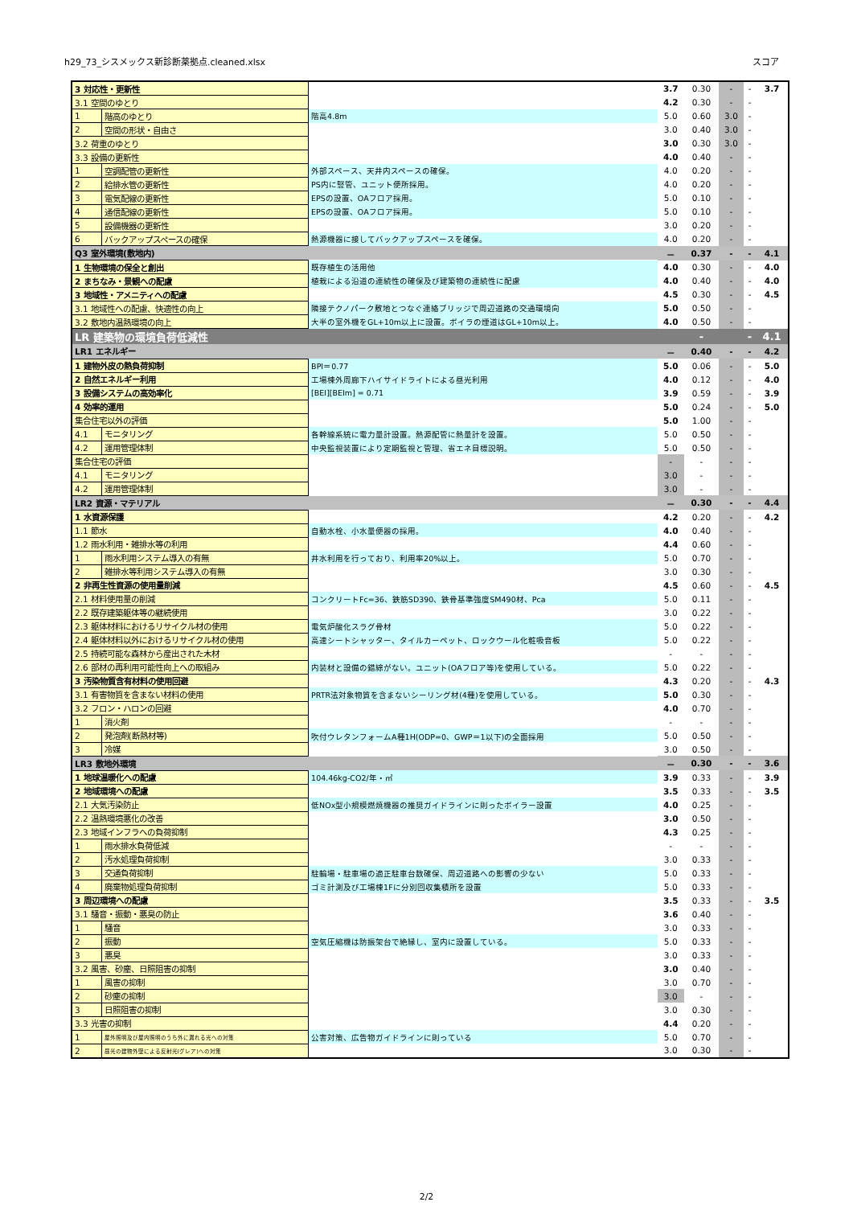h29_73_シスメックス新診断薬拠点.cleaned.xlsx スコア
| 3 対応性・更新性 | | | 3.7 | 0.30 | - | - | 3.7 |
| 3.1 空間のゆとり | | | 4.2 | 0.30 | - | - | |
| 1 | 階高のゆとり | 階高4.8m | 5.0 | 0.60 | 3.0 | - | |
| 2 | 空間の形状・自由さ | | 3.0 | 0.40 | 3.0 | - | |
| 3.2 荷重のゆとり | | | 3.0 | 0.30 | 3.0 | - | |
| 3.3 設備の更新性 | | | 4.0 | 0.40 | - | - | |
| 1 | 空調配管の更新性 | 外部スペース、天井内スペースの確保。 | 4.0 | 0.20 | - | - | |
| 2 | 給排水管の更新性 | PS内に竪管、ユニット便所採用。 | 4.0 | 0.20 | - | - | |
| 3 | 電気配線の更新性 | EPSの設置、OAフロア採用。 | 5.0 | 0.10 | - | - | |
| 4 | 通信配線の更新性 | EPSの設置、OAフロア採用。 | 5.0 | 0.10 | - | - | |
| 5 | 設備機器の更新性 | | 3.0 | 0.20 | - | - | |
| 6 | バックアップスペースの確保 | 熱源機器に接してバックアップスペースを確保。 | 4.0 | 0.20 | - | - | |
| Q3 室外環境(敷地内) | | | － | 0.37 | - | - | 4.1 |
| 1 生物環境の保全と創出 | | 既存植生の活用他 | 4.0 | 0.30 | - | - | 4.0 |
| 2 まちなみ・景観への配慮 | | 植栽による沿道の連続性の確保及び建築物の連続性に配慮 | 4.0 | 0.40 | - | - | 4.0 |
| 3 地域性・アメニティへの配慮 | | | 4.5 | 0.30 | - | - | 4.5 |
| 3.1 地域性への配慮、快適性の向上 | | 隣接テクノパーク敷地とつなぐ連絡ブリッジで周辺道路の交通環境向 | 5.0 | 0.50 | - | - | |
| 3.2 敷地内温熱環境の向上 | | 大半の室外機をGL+10m以上に設置。ボイラの煙道はGL+10m以上。 | 4.0 | 0.50 | - | - | |
| LR 建築物の環境負荷低減性 | | | | - | | - | 4.1 |
| LR1 エネルギー | | | － | 0.40 | - | - | 4.2 |
| 1 建物外皮の熱負荷抑制 | | BPI＝0.77 | 5.0 | 0.06 | - | - | 5.0 |
| 2 自然エネルギー利用 | | 工場棟外周廊下ハイサイドライトによる昼光利用 | 4.0 | 0.12 | - | - | 4.0 |
| 3 設備システムの高効率化 | | [BEI][BEIm] = 0.71 | 3.9 | 0.59 | - | - | 3.9 |
| 4 効率的運用 | | | 5.0 | 0.24 | - | - | 5.0 |
| 集合住宅以外の評価 | | | 5.0 | 1.00 | - | - | |
| 4.1 | モニタリング | 各幹線系統に電力量計設置。熱源配管に熱量計を設置。 | 5.0 | 0.50 | - | - | |
| 4.2 | 運用管理体制 | 中央監視装置により定期監視と管理、省エネ目標説明。 | 5.0 | 0.50 | - | - | |
| 集合住宅の評価 | | | - | - | - | - | |
| 4.1 | モニタリング | | 3.0 | - | - | - | |
| 4.2 | 運用管理体制 | | 3.0 | - | - | - | |
| LR2 資源・マテリアル | | | － | 0.30 | - | - | 4.4 |
| 1 水資源保護 | | | 4.2 | 0.20 | - | - | 4.2 |
| 1.1 節水 | | 自動水栓、小水量便器の採用。 | 4.0 | 0.40 | - | - | |
| 1.2 雨水利用・雑排水等の利用 | | | 4.4 | 0.60 | - | - | |
| 1 | 雨水利用システム導入の有無 | 井水利用を行っており、利用率20%以上。 | 5.0 | 0.70 | - | - | |
| 2 | 雑排水等利用システム導入の有無 | | 3.0 | 0.30 | - | - | |
| 2 非再生性資源の使用量削減 | | | 4.5 | 0.60 | - | - | 4.5 |
| 2.1 材料使用量の削減 | | コンクリートFc=36、鉄筋SD390、鉄骨基準強度SM490材、Pca | 5.0 | 0.11 | - | - | |
| 2.2 既存建築躯体等の継続使用 | | | 3.0 | 0.22 | - | - | |
| 2.3 躯体材料におけるリサイクル材の使用 | | 電気炉酸化スラグ骨材 | 5.0 | 0.22 | - | - | |
| 2.4 躯体材料以外におけるリサイクル材の使用 | | 高速シートシャッター、タイルカーペット、ロックウール化粧吸音板 | 5.0 | 0.22 | - | - | |
| 2.5 持続可能な森林から産出された木材 | | | - | - | - | - | |
| 2.6 部材の再利用可能性向上への取組み | | 内装材と設備の錯綜がない。ユニット(OAフロア等)を使用している。 | 5.0 | 0.22 | - | - | |
| 3 汚染物質含有材料の使用回避 | | | 4.3 | 0.20 | - | - | 4.3 |
| 3.1 有害物質を含まない材料の使用 | | PRTR法対象物質を含まないシーリング材(4種)を使用している。 | 5.0 | 0.30 | - | - | |
| 3.2 フロン・ハロンの回避 | | | 4.0 | 0.70 | - | - | |
| 1 | 消火剤 | | - | - | - | - | |
| 2 | 発泡剤(断熱材等) | 吹付ウレタンフォームA種1H(ODP=0、GWP＝1以下)の全面採用 | 5.0 | 0.50 | - | - | |
| 3 | 冷媒 | | 3.0 | 0.50 | - | - | |
| LR3 敷地外環境 | | | － | 0.30 | - | - | 3.6 |
| 1 地球温暖化への配慮 | | 104.46kg-CO2/年・㎡ | 3.9 | 0.33 | - | - | 3.9 |
| 2 地域環境への配慮 | | | 3.5 | 0.33 | - | - | 3.5 |
| 2.1 大気汚染防止 | | 低NOx型小規模燃焼機器の推奨ガイドラインに則ったボイラー設置 | 4.0 | 0.25 | - | - | |
| 2.2 温熱環境悪化の改善 | | | 3.0 | 0.50 | - | - | |
| 2.3 地域インフラへの負荷抑制 | | | 4.3 | 0.25 | - | - | |
| 1 | 雨水排水負荷低減 | | - | - | - | - | |
| 2 | 汚水処理負荷抑制 | | 3.0 | 0.33 | - | - | |
| 3 | 交通負荷抑制 | 駐輪場・駐車場の適正駐車台数確保、周辺道路への影響の少ない | 5.0 | 0.33 | - | - | |
| 4 | 廃棄物処理負荷抑制 | ゴミ計測及び工場棟1Fに分別回収集積所を設置 | 5.0 | 0.33 | - | - | |
| 3 周辺環境への配慮 | | | 3.5 | 0.33 | - | - | 3.5 |
| 3.1 騒音・振動・悪臭の防止 | | | 3.6 | 0.40 | - | - | |
| 1 | 騒音 | | 3.0 | 0.33 | - | - | |
| 2 | 振動 | 空気圧縮機は防振架台で絶縁し、室内に設置している。 | 5.0 | 0.33 | - | - | |
| 3 | 悪臭 | | 3.0 | 0.33 | - | - | |
| 3.2 風害、砂塵、日照阻害の抑制 | | | 3.0 | 0.40 | - | - | |
| 1 | 風害の抑制 | | 3.0 | 0.70 | - | - | |
| 2 | 砂塵の抑制 | | 3.0 | - | - | - | |
| 3 | 日照阻害の抑制 | | 3.0 | 0.30 | - | - | |
| 3.3 光害の抑制 | | | 4.4 | 0.20 | - | - | |
| 1 | 屋外照明及び屋内照明のうち外に漏れる光への対策 | 公害対策、広告物ガイドラインに則っている | 5.0 | 0.70 | - | - | |
| 2 | 昼光の建物外壁による反射光(グレア)への対策 | | 3.0 | 0.30 | - | - | |
2/2